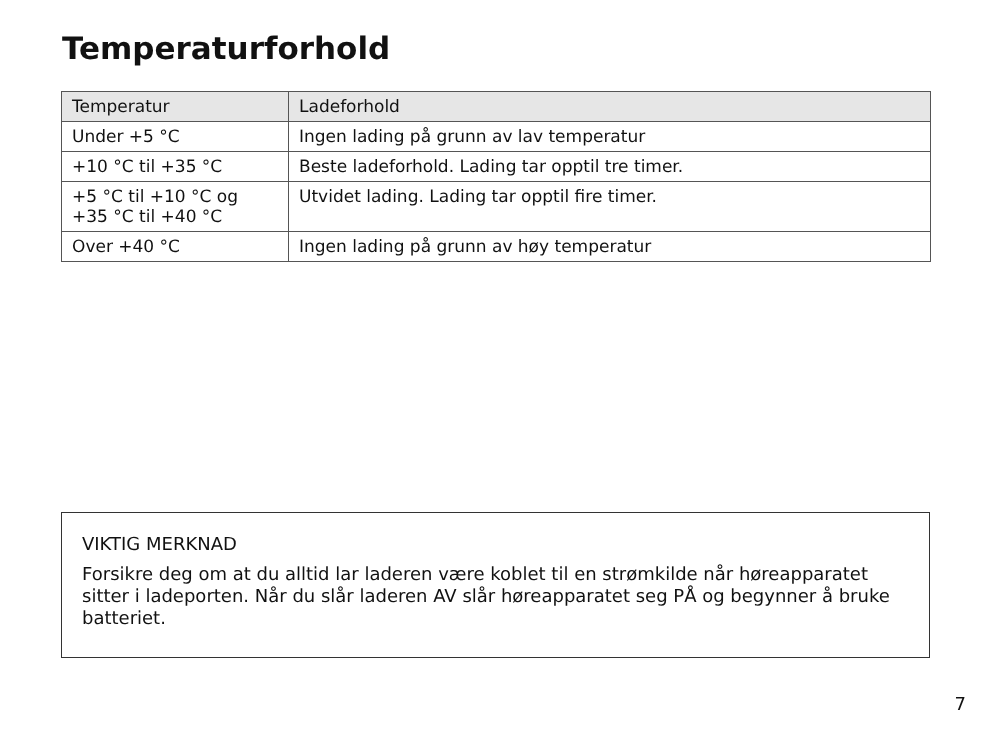Temperaturforhold
| Temperatur | Ladeforhold |
| --- | --- |
| Under +5 °C | Ingen lading på grunn av lav temperatur |
| +10 °C til +35 °C | Beste ladeforhold. Lading tar opptil tre timer. |
| +5 °C til +10 °C og +35 °C til +40 °C | Utvidet lading. Lading tar opptil fire timer. |
| Over +40 °C | Ingen lading på grunn av høy temperatur |
VIKTIG MERKNAD
Forsikre deg om at du alltid lar laderen være koblet til en strømkilde når høreapparatet sitter i ladeporten. Når du slår laderen AV slår høreapparatet seg PÅ og begynner å bruke batteriet.
7